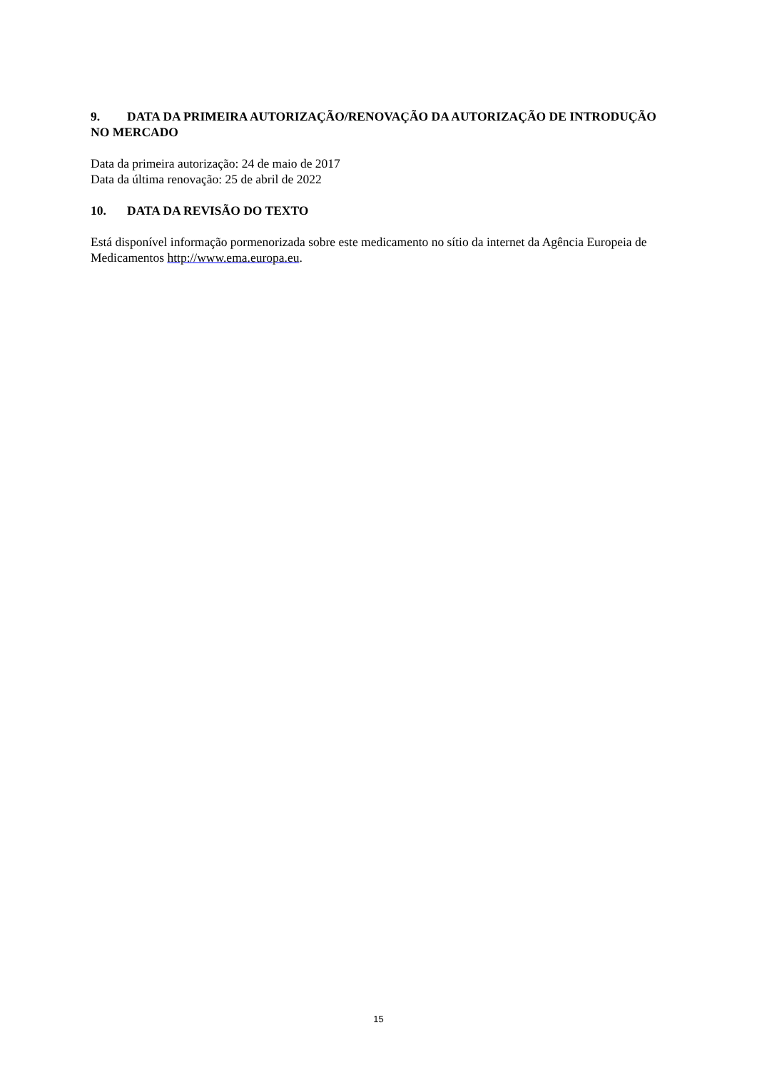9. DATA DA PRIMEIRA AUTORIZAÇÃO/RENOVAÇÃO DA AUTORIZAÇÃO DE INTRODUÇÃO NO MERCADO
Data da primeira autorização: 24 de maio de 2017
Data da última renovação: 25 de abril de 2022
10. DATA DA REVISÃO DO TEXTO
Está disponível informação pormenorizada sobre este medicamento no sítio da internet da Agência Europeia de Medicamentos http://www.ema.europa.eu.
15